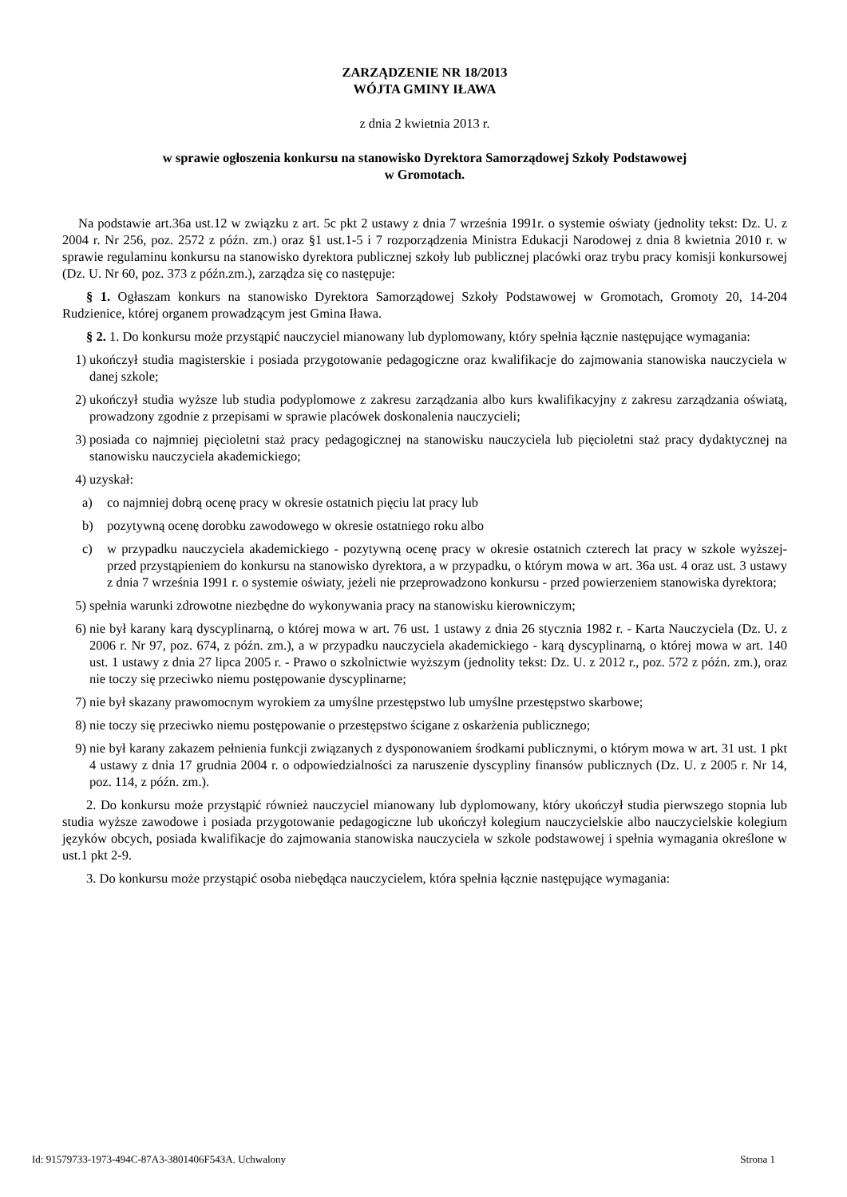ZARZĄDZENIE NR 18/2013
WÓJTA GMINY IŁAWA
z dnia 2 kwietnia 2013 r.
w sprawie ogłoszenia konkursu na stanowisko Dyrektora Samorządowej Szkoły Podstawowej
w Gromotach.
Na podstawie art.36a ust.12 w związku z art. 5c pkt 2 ustawy z dnia 7 września 1991r. o systemie oświaty (jednolity tekst: Dz. U. z 2004 r. Nr 256, poz. 2572 z późn. zm.) oraz §1 ust.1-5 i 7 rozporządzenia Ministra Edukacji Narodowej z dnia 8 kwietnia 2010 r. w sprawie regulaminu konkursu na stanowisko dyrektora publicznej szkoły lub publicznej placówki oraz trybu pracy komisji konkursowej (Dz. U. Nr 60, poz. 373 z późn.zm.), zarządza się co następuje:
§ 1. Ogłaszam konkurs na stanowisko Dyrektora Samorządowej Szkoły Podstawowej w Gromotach, Gromoty 20, 14-204 Rudzienice, której organem prowadzącym jest Gmina Iława.
§ 2. 1. Do konkursu może przystąpić nauczyciel mianowany lub dyplomowany, który spełnia łącznie następujące wymagania:
1) ukończył studia magisterskie i posiada przygotowanie pedagogiczne oraz kwalifikacje do zajmowania stanowiska nauczyciela w danej szkole;
2) ukończył studia wyższe lub studia podyplomowe z zakresu zarządzania albo kurs kwalifikacyjny z zakresu zarządzania oświatą, prowadzony zgodnie z przepisami w sprawie placówek doskonalenia nauczycieli;
3) posiada co najmniej pięcioletni staż pracy pedagogicznej na stanowisku nauczyciela lub pięcioletni staż pracy dydaktycznej na stanowisku nauczyciela akademickiego;
4) uzyskał:
a) co najmniej dobrą ocenę pracy w okresie ostatnich pięciu lat pracy lub
b) pozytywną ocenę dorobku zawodowego w okresie ostatniego roku albo
c) w przypadku nauczyciela akademickiego - pozytywną ocenę pracy w okresie ostatnich czterech lat pracy w szkole wyższej- przed przystąpieniem do konkursu na stanowisko dyrektora, a w przypadku, o którym mowa w art. 36a ust. 4 oraz ust. 3 ustawy z dnia 7 września 1991 r. o systemie oświaty, jeżeli nie przeprowadzono konkursu - przed powierzeniem stanowiska dyrektora;
5) spełnia warunki zdrowotne niezbędne do wykonywania pracy na stanowisku kierowniczym;
6) nie był karany karą dyscyplinarną, o której mowa w art. 76 ust. 1 ustawy z dnia 26 stycznia 1982 r. - Karta Nauczyciela (Dz. U. z 2006 r. Nr 97, poz. 674, z późn. zm.), a w przypadku nauczyciela akademickiego - karą dyscyplinarną, o której mowa w art. 140 ust. 1 ustawy z dnia 27 lipca 2005 r. - Prawo o szkolnictwie wyższym (jednolity tekst: Dz. U. z 2012 r., poz. 572 z późn. zm.), oraz nie toczy się przeciwko niemu postępowanie dyscyplinarne;
7) nie był skazany prawomocnym wyrokiem za umyślne przestępstwo lub umyślne przestępstwo skarbowe;
8) nie toczy się przeciwko niemu postępowanie o przestępstwo ścigane z oskarżenia publicznego;
9) nie był karany zakazem pełnienia funkcji związanych z dysponowaniem środkami publicznymi, o którym mowa w art. 31 ust. 1 pkt 4 ustawy z dnia 17 grudnia 2004 r. o odpowiedzialności za naruszenie dyscypliny finansów publicznych (Dz. U. z 2005 r. Nr 14, poz. 114, z późn. zm.).
2. Do konkursu może przystąpić również nauczyciel mianowany lub dyplomowany, który ukończył studia pierwszego stopnia lub studia wyższe zawodowe i posiada przygotowanie pedagogiczne lub ukończył kolegium nauczycielskie albo nauczycielskie kolegium języków obcych, posiada kwalifikacje do zajmowania stanowiska nauczyciela w szkole podstawowej i spełnia wymagania określone w ust.1 pkt 2-9.
3. Do konkursu może przystąpić osoba niebędąca nauczycielem, która spełnia łącznie następujące wymagania:
Id: 91579733-1973-494C-87A3-3801406F543A. Uchwalony Strona 1